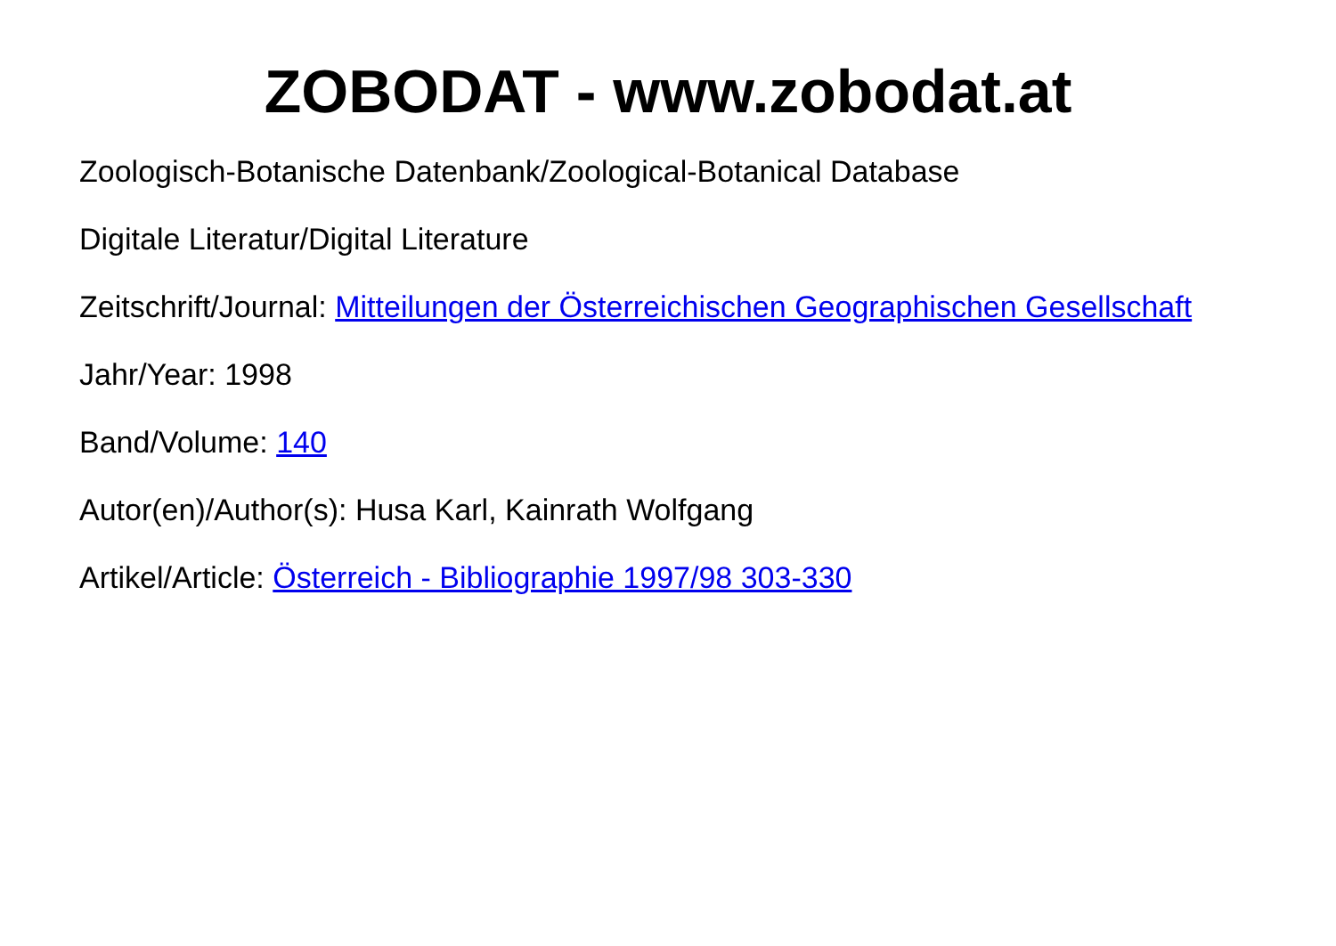ZOBODAT - www.zobodat.at
Zoologisch-Botanische Datenbank/Zoological-Botanical Database
Digitale Literatur/Digital Literature
Zeitschrift/Journal: Mitteilungen der Österreichischen Geographischen Gesellschaft
Jahr/Year: 1998
Band/Volume: 140
Autor(en)/Author(s): Husa Karl, Kainrath Wolfgang
Artikel/Article: Österreich - Bibliographie 1997/98 303-330